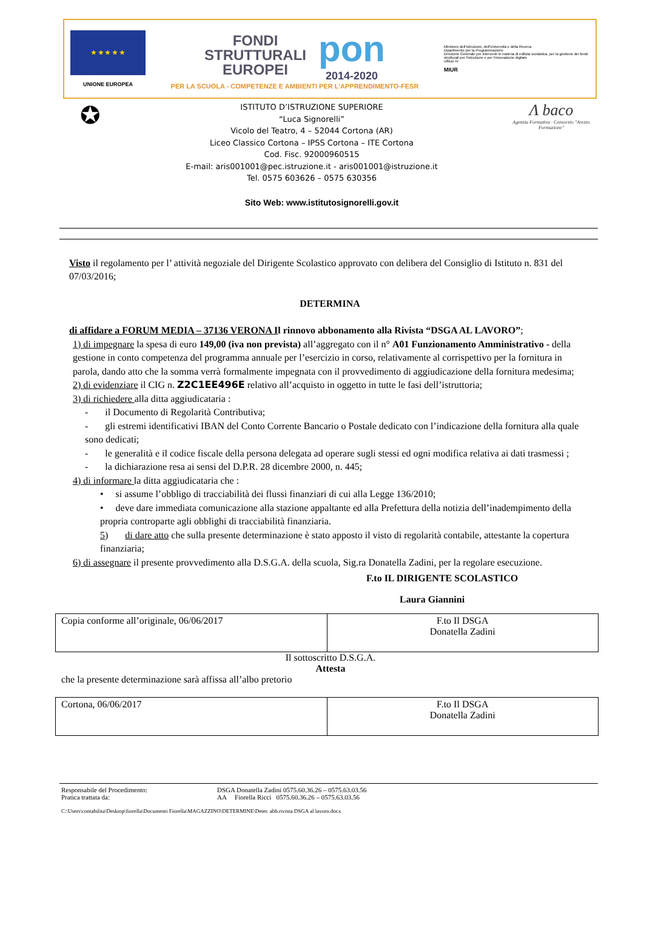★ ★ ★ ★ ★
UNIONE EUROPEA
FONDI
STRUTTURALI
EUROPEI
pon
2014-2020
PER LA SCUOLA - COMPETENZE E AMBIENTI PER L'APPRENDIMENTO-FESR
Ministero dell'Istruzione, dell'Università e della Ricerca
Dipartimento per la Programmazione
Direzione Generale per interventi in materia di edilizia scolastica, per la gestione dei fondi strutturali per l'istruzione e per l'innovazione digitale
Ufficio IV
MIUR
✪
ISTITUTO D’ISTRUZIONE SUPERIORE
“Luca Signorelli”
Vicolo del Teatro, 4 – 52044 Cortona (AR)
Liceo Classico Cortona – IPSS Cortona – ITE Cortona
Cod. Fisc. 92000960515
E-mail: aris001001@pec.istruzione.it - aris001001@istruzione.it
Tel. 0575 603626 – 0575 630356
Λ baco
Agenzia Formativa · Consorzio "Arezzo Formazione"
Sito Web: www.istitutosignorelli.gov.it
Visto il regolamento per l’ attività negoziale del Dirigente Scolastico approvato con delibera del Consiglio di Istituto n. 831 del 07/03/2016;
DETERMINA
di affidare a FORUM MEDIA – 37136 VERONA Il rinnovo abbonamento alla Rivista “DSGA AL LAVORO”;
1) di impegnare la spesa di euro 149,00 (iva non prevista) all’aggregato con il n° A01 Funzionamento Amministrativo - della gestione in conto competenza del programma annuale per l’esercizio in corso, relativamente al corrispettivo per la fornitura in parola, dando atto che la somma verrà formalmente impegnata con il provvedimento di aggiudicazione della fornitura medesima;
2) di evidenziare il CIG n. Z2C1EE496E relativo all’acquisto in oggetto in tutte le fasi dell’istruttoria;
3) di richiedere alla ditta aggiudicataria :
- il Documento di Regolarità Contributiva;
- gli estremi identificativi IBAN del Conto Corrente Bancario o Postale dedicato con l’indicazione della fornitura alla quale sono dedicati;
- le generalità e il codice fiscale della persona delegata ad operare sugli stessi ed ogni modifica relativa ai dati trasmessi ;
- la dichiarazione resa ai sensi del D.P.R. 28 dicembre 2000, n. 445;
4) di informare la ditta aggiudicataria che :
• si assume l’obbligo di tracciabilità dei flussi finanziari di cui alla Legge 136/2010;
• deve dare immediata comunicazione alla stazione appaltante ed alla Prefettura della notizia dell’inadempimento della propria controparte agli obblighi di tracciabilità finanziaria.
5) di dare atto che sulla presente determinazione è stato apposto il visto di regolarità contabile, attestante la copertura finanziaria;
6) di assegnare il presente provvedimento alla D.S.G.A. della scuola, Sig.ra Donatella Zadini, per la regolare esecuzione.
F.to IL DIRIGENTE SCOLASTICO
Laura Giannini
| Copia conforme all’originale, 06/06/2017 | F.to Il DSGA Donatella Zadini |
Il sottoscritto D.S.G.A.
Attesta
che la presente determinazione sarà affissa all’albo pretorio
| Cortona, 06/06/2017 | F.to Il DSGA Donatella Zadini |
Responsabile del Procedimento: DSGA Donatella Zadini 0575.60.36.26 – 0575.63.03.56 Pratica trattata da: AA Fiorella Ricci 0575.60.36.26 – 0575.63.03.56
C:\Users\contabilita\Desktop\fiorella\Documenti Fiorella\MAGAZZINO\DETERMINE\Deter. abb.rivista DSGA al lavoro.docx